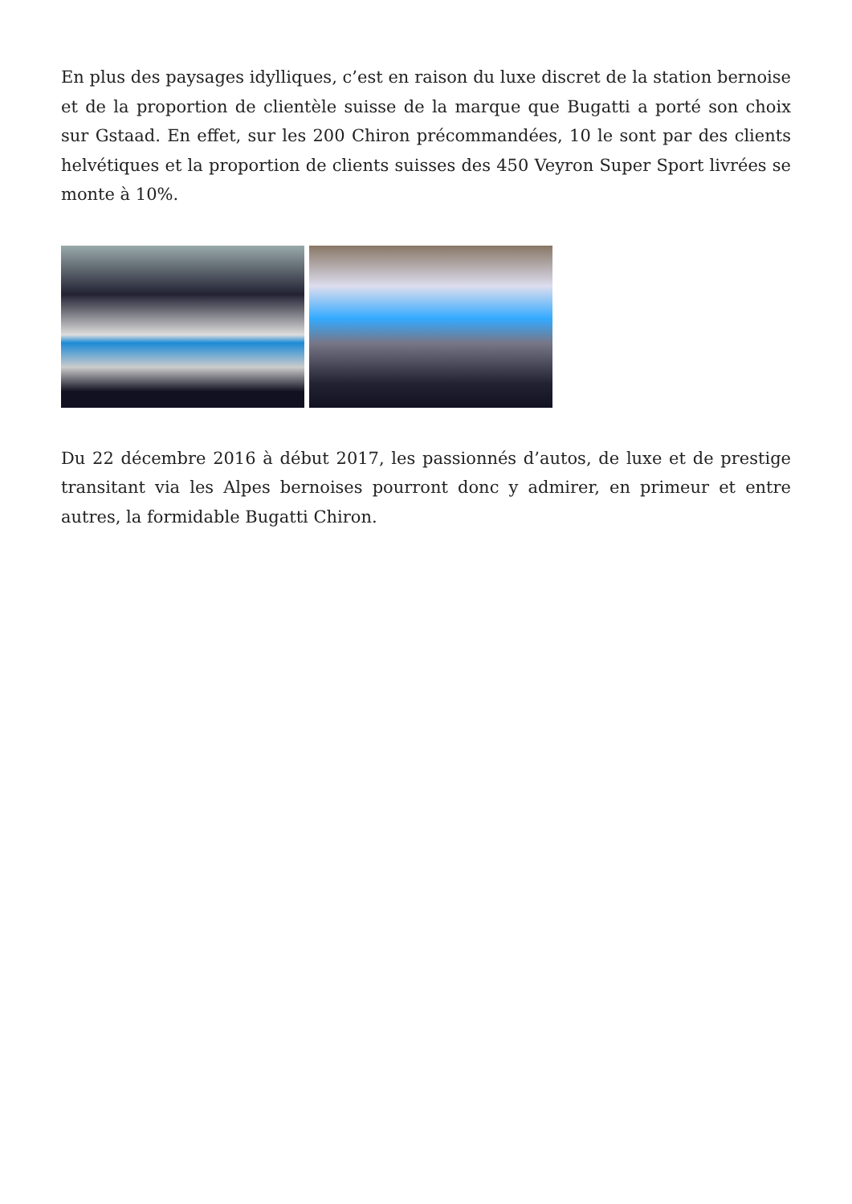En plus des paysages idylliques, c’est en raison du luxe discret de la station bernoise et de la proportion de clientèle suisse de la marque que Bugatti a porté son choix sur Gstaad. En effet, sur les 200 Chiron précommandées, 10 le sont par des clients helvétiques et la proportion de clients suisses des 450 Veyron Super Sport livrées se monte à 10%.
Du 22 décembre 2016 à début 2017, les passionnés d’autos, de luxe et de prestige transitant via les Alpes bernoises pourront donc y admirer, en primeur et entre autres, la formidable Bugatti Chiron.